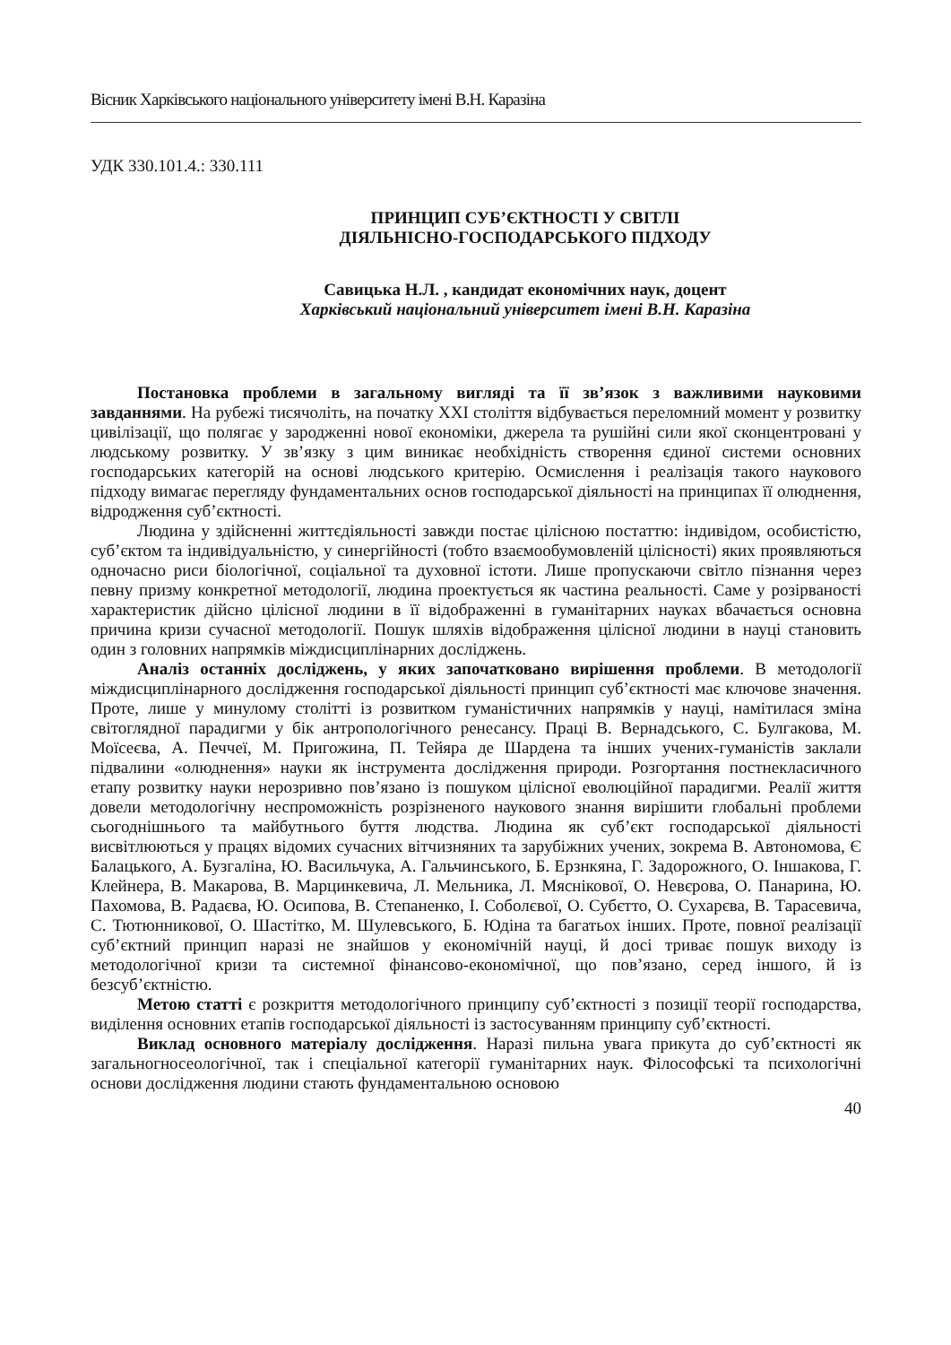Вісник Харківського національного університету імені В.Н. Каразіна
УДК 330.101.4.: 330.111
ПРИНЦИП СУБ’ЄКТНОСТІ У СВІТЛІ
ДІЯЛЬНІСНО-ГОСПОДАРСЬКОГО ПІДХОДУ
Савицька Н.Л. , кандидат економічних наук, доцент
Харківський національний університет імені В.Н. Каразіна
Постановка проблеми в загальному вигляді та її зв’язок з важливими науковими завданнями. На рубежі тисячоліть, на початку XXI століття відбувається переломний момент у розвитку цивілізації, що полягає у зародженні нової економіки, джерела та рушійні сили якої сконцентровані у людському розвитку. У зв’язку з цим виникає необхідність створення єдиної системи основних господарських категорій на основі людського критерію. Осмислення і реалізація такого наукового підходу вимагає перегляду фундаментальних основ господарської діяльності на принципах її олюднення, відродження суб’єктності.
Людина у здійсненні життєдіяльності завжди постає цілісною постаттю: індивідом, особистістю, суб’єктом та індивідуальністю, у синергійності (тобто взаємообумовленій цілісності) яких проявляються одночасно риси біологічної, соціальної та духовної істоти. Лише пропускаючи світло пізнання через певну призму конкретної методології, людина проектується як частина реальності. Саме у розірваності характеристик дійсно цілісної людини в її відображенні в гуманітарних науках вбачається основна причина кризи сучасної методології. Пошук шляхів відображення цілісної людини в науці становить один з головних напрямків міждисциплінарних досліджень.
Аналіз останніх досліджень, у яких започатковано вирішення проблеми. В методології міждисциплінарного дослідження господарської діяльності принцип суб’єктності має ключове значення. Проте, лише у минулому столітті із розвитком гуманістичних напрямків у науці, намітилася зміна світоглядної парадигми у бік антропологічного ренесансу. Праці В. Вернадського, С. Булгакова, М. Моїсеєва, А. Печчеї, М. Пригожина, П. Тейяра де Шардена та інших учених-гуманістів заклали підвалини «олюднення» науки як інструмента дослідження природи. Розгортання постнекласичного етапу розвитку науки нерозривно пов’язано із пошуком цілісної еволюційної парадигми. Реалії життя довели методологічну неспроможність розрізненого наукового знання вирішити глобальні проблеми сьогоднішнього та майбутнього буття людства. Людина як суб’єкт господарської діяльності висвітлюються у працях відомих сучасних вітчизняних та зарубіжних учених, зокрема В. Автономова, Є Балацького, А. Бузгаліна, Ю. Васильчука, А. Гальчинського, Б. Ерзнкяна, Г. Задорожного, О. Іншакова, Г. Клейнера, В. Макарова, В. Марцинкевича, Л. Мельника, Л. Мяснікової, О. Невєрова, О. Панарина, Ю. Пахомова, В. Радаєва, Ю. Осипова, В. Степаненко, І. Соболєвої, О. Субєтто, О. Сухарєва, В. Тарасевича, С. Тютюнникової, О. Шастітко, М. Шулевського, Б. Юдіна та багатьох інших. Проте, повної реалізації суб’єктний принцип наразі не знайшов у економічній науці, й досі триває пошук виходу із методологічної кризи та системної фінансово-економічної, що пов’язано, серед іншого, й із безсуб’єктністю.
Метою статті є розкриття методологічного принципу суб’єктності з позиції теорії господарства, виділення основних етапів господарської діяльності із застосуванням принципу суб’єктності.
Виклад основного матеріалу дослідження. Наразі пильна увага прикута до суб’єктності як загальногносеологічної, так і спеціальної категорії гуманітарних наук. Філософські та психологічні основи дослідження людини стають фундаментальною основою
40